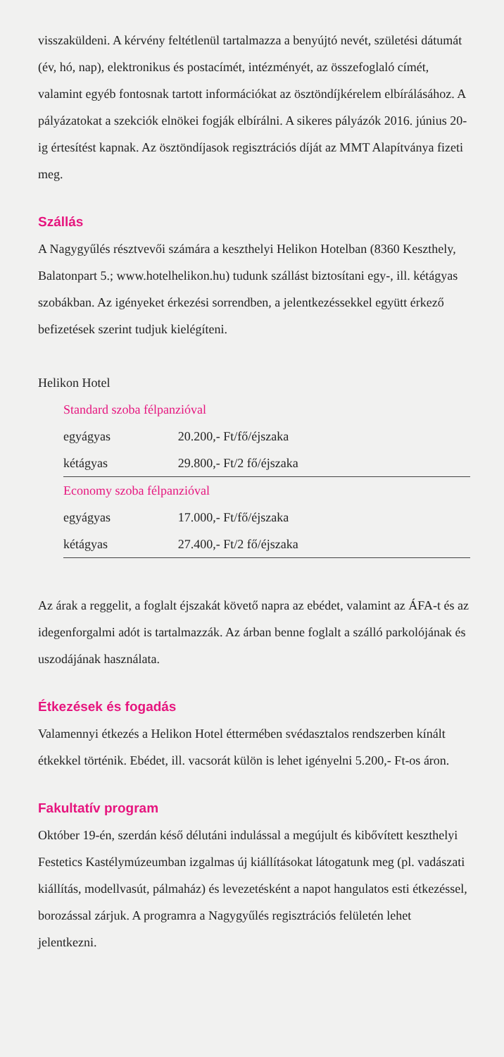visszaküldeni. A kérvény feltétlenül tartalmazza a benyújtó nevét, születési dátumát (év, hó, nap), elektronikus és postacímét, intézményét, az összefoglaló címét, valamint egyéb fontosnak tartott információkat az ösztöndíjkérelem elbírálásához. A pályázatokat a szekciók elnökei fogják elbírálni. A sikeres pályázók 2016. június 20-ig értesítést kapnak. Az ösztöndíjasok regisztrációs díját az MMT Alapítványa fizeti meg.
Szállás
A Nagygyűlés résztvevői számára a keszthelyi Helikon Hotelban (8360 Keszthely, Balatonpart 5.; www.hotelhelikon.hu) tudunk szállást biztosítani egy-, ill. kétágyas szobákban. Az igényeket érkezési sorrendben, a jelentkezéssekkel együtt érkező befizetések szerint tudjuk kielégíteni.
Helikon Hotel
| Standard szoba félpanzióval | |
| egyágyas | 20.200,- Ft/fő/éjszaka |
| kétágyas | 29.800,- Ft/2 fő/éjszaka |
| Economy szoba félpanzióval | |
| egyágyas | 17.000,- Ft/fő/éjszaka |
| kétágyas | 27.400,- Ft/2 fő/éjszaka |
Az árak a reggelit, a foglalt éjszakát követő napra az ebédet, valamint az ÁFA-t és az idegenforgalmi adót is tartalmazzák. Az árban benne foglalt a szálló parkolójának és uszodájának használata.
Étkezések és fogadás
Valamennyi étkezés a Helikon Hotel éttermében svédasztalos rendszerben kínált étkekkel történik. Ebédet, ill. vacsorát külön is lehet igényelni 5.200,- Ft-os áron.
Fakultatív program
Október 19-én, szerdán késő délutáni indulással a megújult és kibővített keszthelyi Festetics Kastélymúzeumban izgalmas új kiállításokat látogatunk meg (pl. vadászati kiállítás, modellvasút, pálmaház) és levezetésként a napot hangulatos esti étkezéssel, borozással zárjuk. A programra a Nagygyűlés regisztrációs felületén lehet jelentkezni.